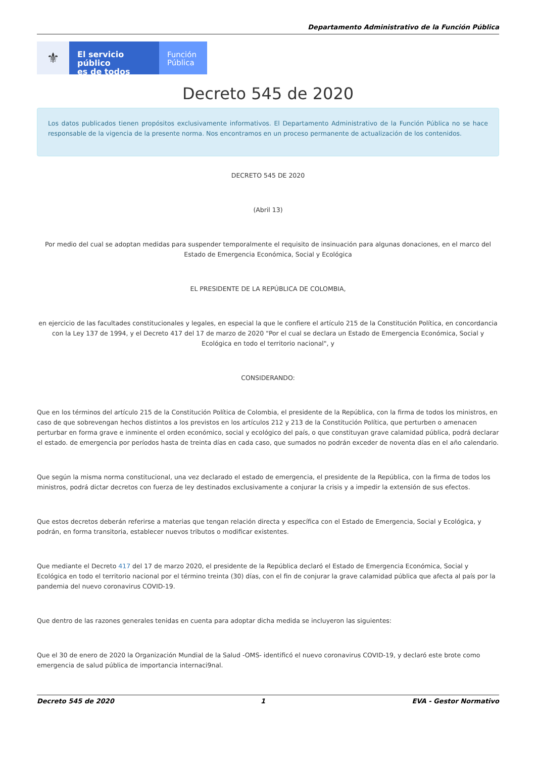Departamento Administrativo de la Función Pública
⚜
El servicio público
es de todos
Función
Pública
Decreto 545 de 2020
Los datos publicados tienen propósitos exclusivamente informativos. El Departamento Administrativo de la Función Pública no se hace responsable de la vigencia de la presente norma. Nos encontramos en un proceso permanente de actualización de los contenidos.
DECRETO 545 DE 2020
(Abril 13)
Por medio del cual se adoptan medidas para suspender temporalmente el requisito de insinuación para algunas donaciones, en el marco del Estado de Emergencia Económica, Social y Ecológica
EL PRESIDENTE DE LA REPÚBLICA DE COLOMBIA,
en ejercicio de las facultades constitucionales y legales, en especial la que le confiere el artículo 215 de la Constitución Política, en concordancia con la Ley 137 de 1994, y el Decreto 417 del 17 de marzo de 2020 "Por el cual se declara un Estado de Emergencia Económica, Social y Ecológica en todo el territorio nacional", y
CONSIDERANDO:
Que en los términos del artículo 215 de la Constitución Política de Colombia, el presidente de la República, con la firma de todos los ministros, en caso de que sobrevengan hechos distintos a los previstos en los artículos 212 y 213 de la Constitución Política, que perturben o amenacen perturbar en forma grave e inminente el orden económico, social y ecológico del país, o que constituyan grave calamidad pública, podrá declarar el estado. de emergencia por períodos hasta de treinta días en cada caso, que sumados no podrán exceder de noventa días en el año calendario.
Que según la misma norma constitucional, una vez declarado el estado de emergencia, el presidente de la República, con la firma de todos los ministros, podrá dictar decretos con fuerza de ley destinados exclusivamente a conjurar la crisis y a impedir la extensión de sus efectos.
Que estos decretos deberán referirse a materias que tengan relación directa y específica con el Estado de Emergencia, Social y Ecológica, y podrán, en forma transitoria, establecer nuevos tributos o modificar existentes.
Que mediante el Decreto 417 del 17 de marzo 2020, el presidente de la República declaró el Estado de Emergencia Económica, Social y Ecológica en todo el territorio nacional por el término treinta (30) días, con el fin de conjurar la grave calamidad pública que afecta al país por la pandemia del nuevo coronavirus COVID-19.
Que dentro de las razones generales tenidas en cuenta para adoptar dicha medida se incluyeron las siguientes:
Que el 30 de enero de 2020 la Organización Mundial de la Salud -OMS- identificó el nuevo coronavirus COVID-19, y declaró este brote como emergencia de salud pública de importancia internaci9nal.
Decreto 545 de 2020 1 EVA - Gestor Normativo